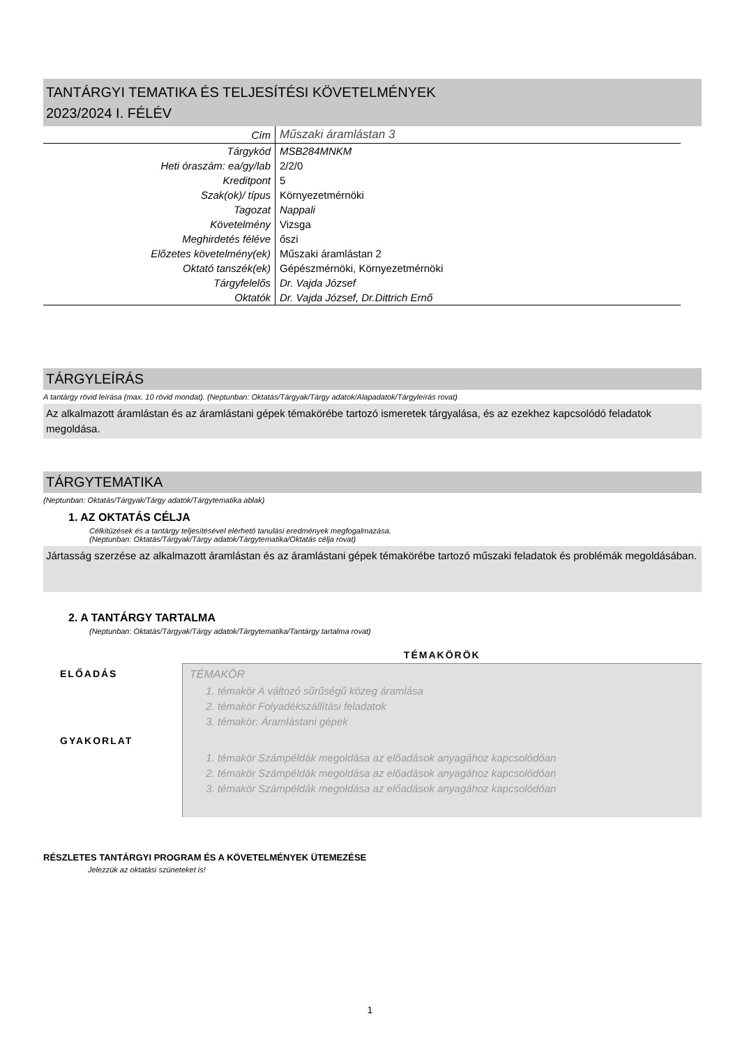TANTÁRGYI TEMATIKA ÉS TELJESÍTÉSI KÖVETELMÉNYEK
2023/2024 I. FÉLÉV
| Cím | Műszaki áramlástan 3 |
| Tárgykód | MSB284MNKM |
| Heti óraszám: ea/gy/lab | 2/2/0 |
| Kreditpont | 5 |
| Szak(ok)/ típus | Környezetmérnöki |
| Tagozat | Nappali |
| Követelmény | Vizsga |
| Meghirdetés féléve | őszi |
| Előzetes követelmény(ek) | Műszaki áramlástan 2 |
| Oktató tanszék(ek) | Gépészmérnöki, Környezetmérnöki |
| Tárgyfelelős | Dr. Vajda József |
| Oktatók | Dr. Vajda József, Dr.Dittrich Ernő |
TÁRGYLEÍRÁS
A tantárgy rövid leírása (max. 10 rövid mondat). (Neptunban: Oktatás/Tárgyak/Tárgy adatok/Alapadatok/Tárgyleírás rovat)
Az alkalmazott áramlástan és az áramlástani gépek témakörébe tartozó ismeretek tárgyalása, és az ezekhez kapcsolódó feladatok megoldása.
TÁRGYTEMATIKA
(Neptunban: Oktatás/Tárgyak/Tárgy adatok/Tárgytematika ablak)
1. AZ OKTATÁS CÉLJA
Célkitűzések és a tantárgy teljesítésével elérhető tanulási eredmények megfogalmazása.
(Neptunban: Oktatás/Tárgyak/Tárgy adatok/Tárgytematika/Oktatás célja rovat)
Jártasság szerzése az alkalmazott áramlástan és az áramlástani gépek témakörébe tartozó műszaki feladatok és problémák megoldásában.
2. A TANTÁRGY TARTALMA
(Neptunban: Oktatás/Tárgyak/Tárgy adatok/Tárgytematika/Tantárgy tartalma rovat)
| | TÉMAKÖRÖK |
| ELŐADÁS GYAKORLAT | TÉMAKÖR 1. témakör A változó sűrűségű közeg áramlása 2. témakör Folyadékszállítási feladatok 3. témakör: Áramlástani gépek 1. témakör Számpéldák megoldása az előadások anyagához kapcsolódóan 2. témakör Számpéldák megoldása az előadások anyagához kapcsolódóan 3. témakör Számpéldák megoldása az előadások anyagához kapcsolódóan |
RÉSZLETES TANTÁRGYI PROGRAM ÉS A KÖVETELMÉNYEK ÜTEMEZÉSE
Jelezzük az oktatási szüneteket is!
1